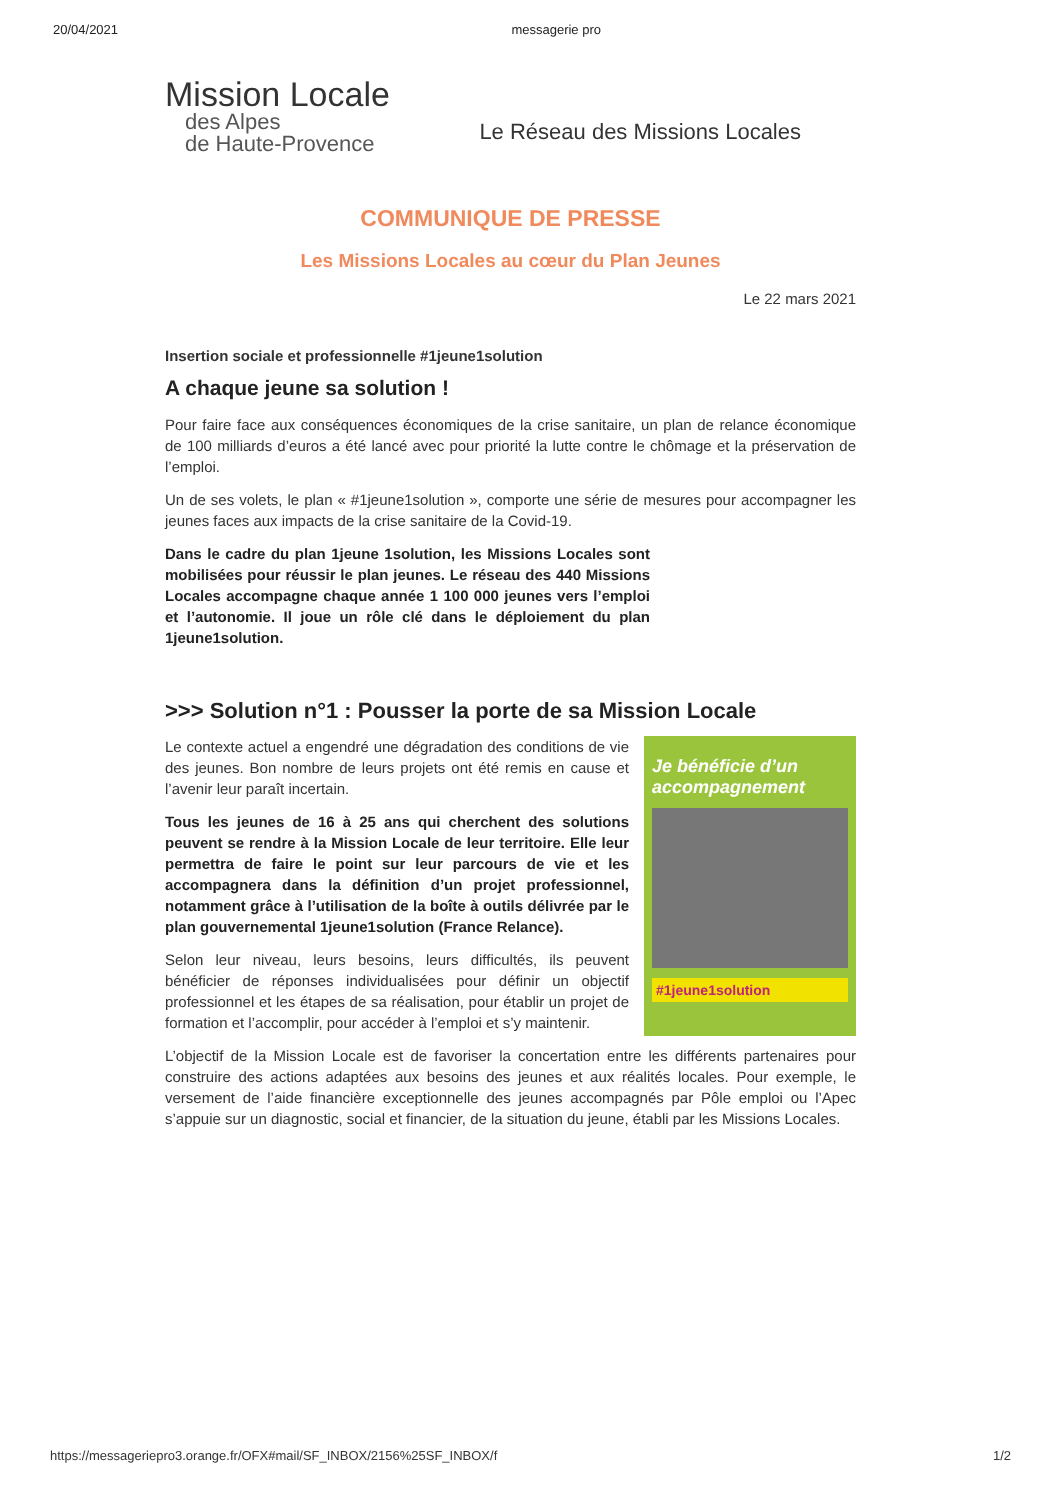20/04/2021 messagerie pro
Mission Locale
des Alpes
de Haute-Provence
Le Réseau des Missions Locales
COMMUNIQUE DE PRESSE
Les Missions Locales au cœur du Plan Jeunes
Le 22 mars 2021
Insertion sociale et professionnelle #1jeune1solution
A chaque jeune sa solution !
Pour faire face aux conséquences économiques de la crise sanitaire, un plan de relance économique de 100 milliards d’euros a été lancé avec pour priorité la lutte contre le chômage et la préservation de l’emploi.
Un de ses volets, le plan « #1jeune1solution », comporte une série de mesures pour accompagner les jeunes faces aux impacts de la crise sanitaire de la Covid-19.
Dans le cadre du plan 1jeune 1solution, les Missions Locales sont mobilisées pour réussir le plan jeunes. Le réseau des 440 Missions Locales accompagne chaque année 1 100 000 jeunes vers l’emploi et l’autonomie. Il joue un rôle clé dans le déploiement du plan 1jeune1solution.
>>> Solution n°1 : Pousser la porte de sa Mission Locale
Le contexte actuel a engendré une dégradation des conditions de vie des jeunes. Bon nombre de leurs projets ont été remis en cause et l’avenir leur paraît incertain.
Tous les jeunes de 16 à 25 ans qui cherchent des solutions peuvent se rendre à la Mission Locale de leur territoire. Elle leur permettra de faire le point sur leur parcours de vie et les accompagnera dans la définition d’un projet professionnel, notamment grâce à l’utilisation de la boîte à outils délivrée par le plan gouvernemental 1jeune1solution (France Relance).
Selon leur niveau, leurs besoins, leurs difficultés, ils peuvent bénéficier de réponses individualisées pour définir un objectif professionnel et les étapes de sa réalisation, pour établir un projet de formation et l’accomplir, pour accéder à l’emploi et s’y maintenir.
Je bénéficie d’un accompagnement
#1jeune1solution
L’objectif de la Mission Locale est de favoriser la concertation entre les différents partenaires pour construire des actions adaptées aux besoins des jeunes et aux réalités locales. Pour exemple, le versement de l’aide financière exceptionnelle des jeunes accompagnés par Pôle emploi ou l’Apec s’appuie sur un diagnostic, social et financier, de la situation du jeune, établi par les Missions Locales.
https://messageriepro3.orange.fr/OFX#mail/SF_INBOX/2156%25SF_INBOX/f 1/2